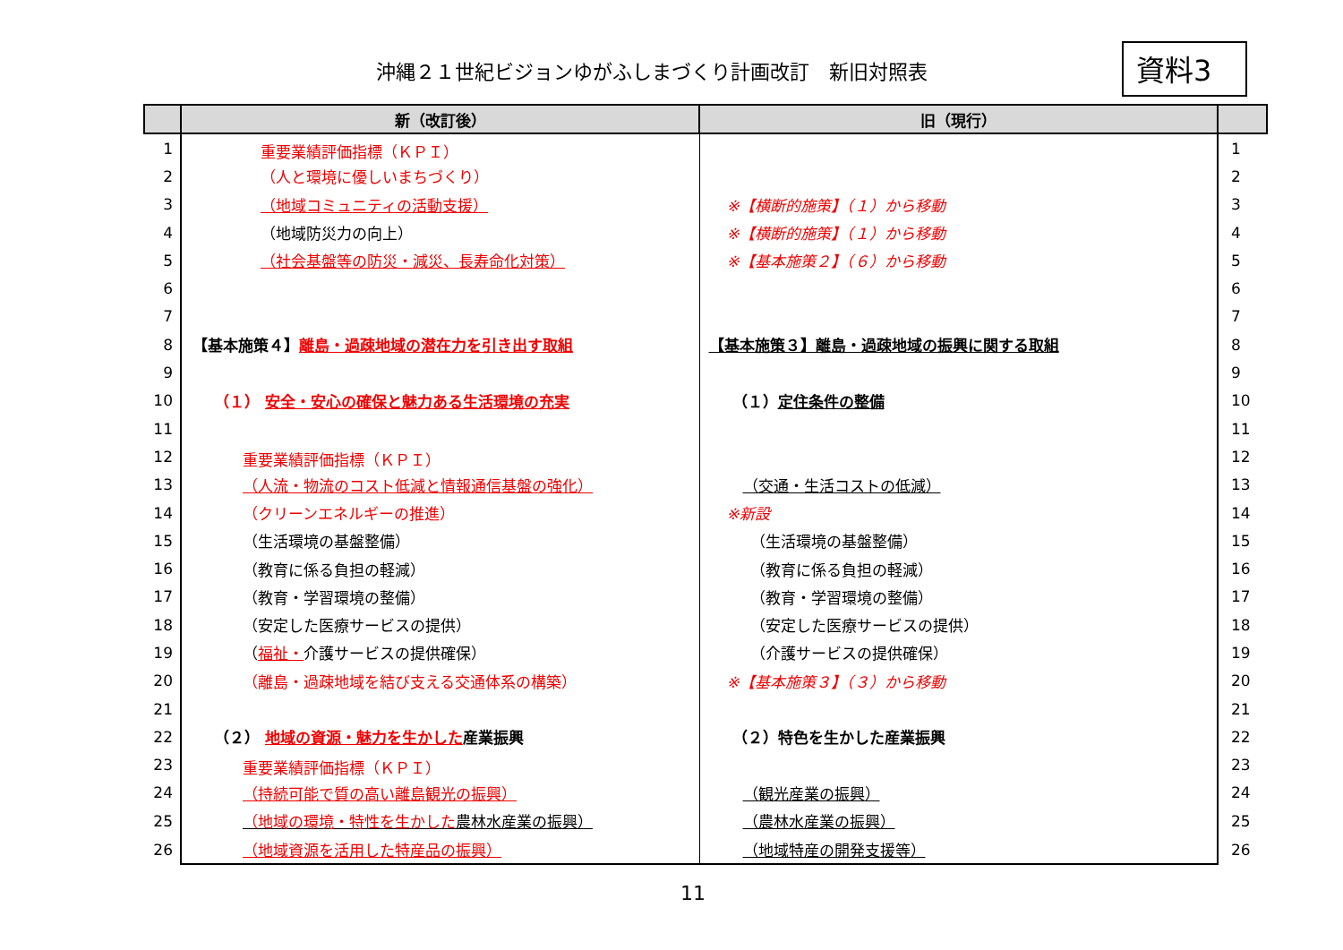沖縄２１世紀ビジョンゆがふしまづくり計画改訂　新旧対照表
資料3
| | 新（改訂後） | 旧（現行） | |
| --- | --- | --- | --- |
| 1 | 重要業績評価指標（ＫＰＩ） | | 1 |
| 2 | （人と環境に優しいまちづくり） | | 2 |
| 3 | （地域コミュニティの活動支援） | ※【横断的施策】（１）から移動 | 3 |
| 4 | （地域防災力の向上） | ※【横断的施策】（１）から移動 | 4 |
| 5 | （社会基盤等の防災・減災、長寿命化対策） | ※【基本施策２】（６）から移動 | 5 |
| 6 | | | 6 |
| 7 | | | 7 |
| 8 | 【基本施策４】 離島・過疎地域の潜在力を引き出す取組 | 【基本施策３】離島・過疎地域の振興に関する取組 | 8 |
| 9 | | | 9 |
| 10 | （１） 安全・安心の確保と魅力ある生活環境の充実 | （１） 定住条件の整備 | 10 |
| 11 | | | 11 |
| 12 | 重要業績評価指標（ＫＰＩ） | | 12 |
| 13 | （人流・物流のコスト低減と情報通信基盤の強化） | （交通・生活コストの低減） | 13 |
| 14 | （クリーンエネルギーの推進） | ※新設 | 14 |
| 15 | （生活環境の基盤整備） | （生活環境の基盤整備） | 15 |
| 16 | （教育に係る負担の軽減） | （教育に係る負担の軽減） | 16 |
| 17 | （教育・学習環境の整備） | （教育・学習環境の整備） | 17 |
| 18 | （安定した医療サービスの提供） | （安定した医療サービスの提供） | 18 |
| 19 | （ 福祉・ 介護サービスの提供確保） | （介護サービスの提供確保） | 19 |
| 20 | （離島・過疎地域を結び支える交通体系の構築） | ※【基本施策３】（３）から移動 | 20 |
| 21 | | | 21 |
| 22 | （２） 地域の資源・魅力を生かした 産業振興 | （２）特色を生かした産業振興 | 22 |
| 23 | 重要業績評価指標（ＫＰＩ） | | 23 |
| 24 | （持続可能で質の高い離島観光の振興） | （観光産業の振興） | 24 |
| 25 | （地域の環境・特性を生かした 農林水産業の振興） | （農林水産業の振興） | 25 |
| 26 | （地域資源を活用した特産品の振興） | （地域特産の開発支援等） | 26 |
11